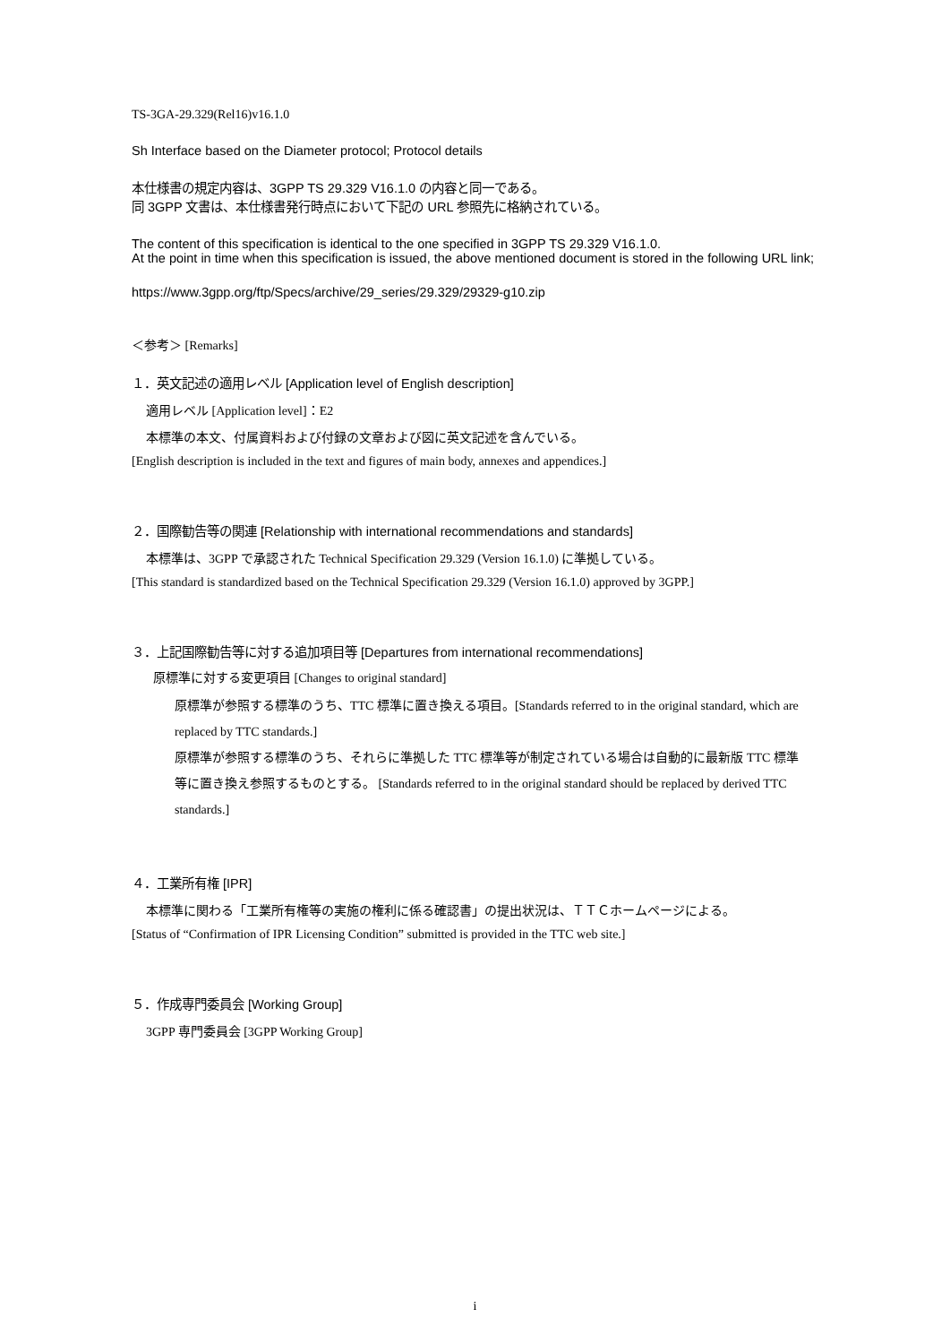TS-3GA-29.329(Rel16)v16.1.0
Sh Interface based on the Diameter protocol; Protocol details
本仕様書の規定内容は、3GPP TS 29.329 V16.1.0 の内容と同一である。
同 3GPP 文書は、本仕様書発行時点において下記の URL 参照先に格納されている。
The content of this specification is identical to the one specified in 3GPP TS 29.329 V16.1.0.
At the point in time when this specification is issued, the above mentioned document is stored in the following URL link;
https://www.3gpp.org/ftp/Specs/archive/29_series/29.329/29329-g10.zip
＜参考＞ [Remarks]
１．英文記述の適用レベル [Application level of English description]
適用レベル [Application level]：E2
本標準の本文、付属資料および付録の文章および図に英文記述を含んでいる。
[English description is included in the text and figures of main body, annexes and appendices.]
２．国際勧告等の関連 [Relationship with international recommendations and standards]
本標準は、3GPP で承認された Technical Specification 29.329 (Version 16.1.0) に準拠している。
[This standard is standardized based on the Technical Specification 29.329 (Version 16.1.0) approved by 3GPP.]
３．上記国際勧告等に対する追加項目等 [Departures from international recommendations]
原標準に対する変更項目 [Changes to original standard]
原標準が参照する標準のうち、TTC 標準に置き換える項目。[Standards referred to in the original standard, which are replaced by TTC standards.]
原標準が参照する標準のうち、それらに準拠した TTC 標準等が制定されている場合は自動的に最新版 TTC 標準等に置き換え参照するものとする。 [Standards referred to in the original standard should be replaced by derived TTC standards.]
４．工業所有権 [IPR]
本標準に関わる「工業所有権等の実施の権利に係る確認書」の提出状況は、ＴＴＣホームページによる。
[Status of “Confirmation of IPR Licensing Condition” submitted is provided in the TTC web site.]
５．作成専門委員会 [Working Group]
3GPP 専門委員会 [3GPP Working Group]
i